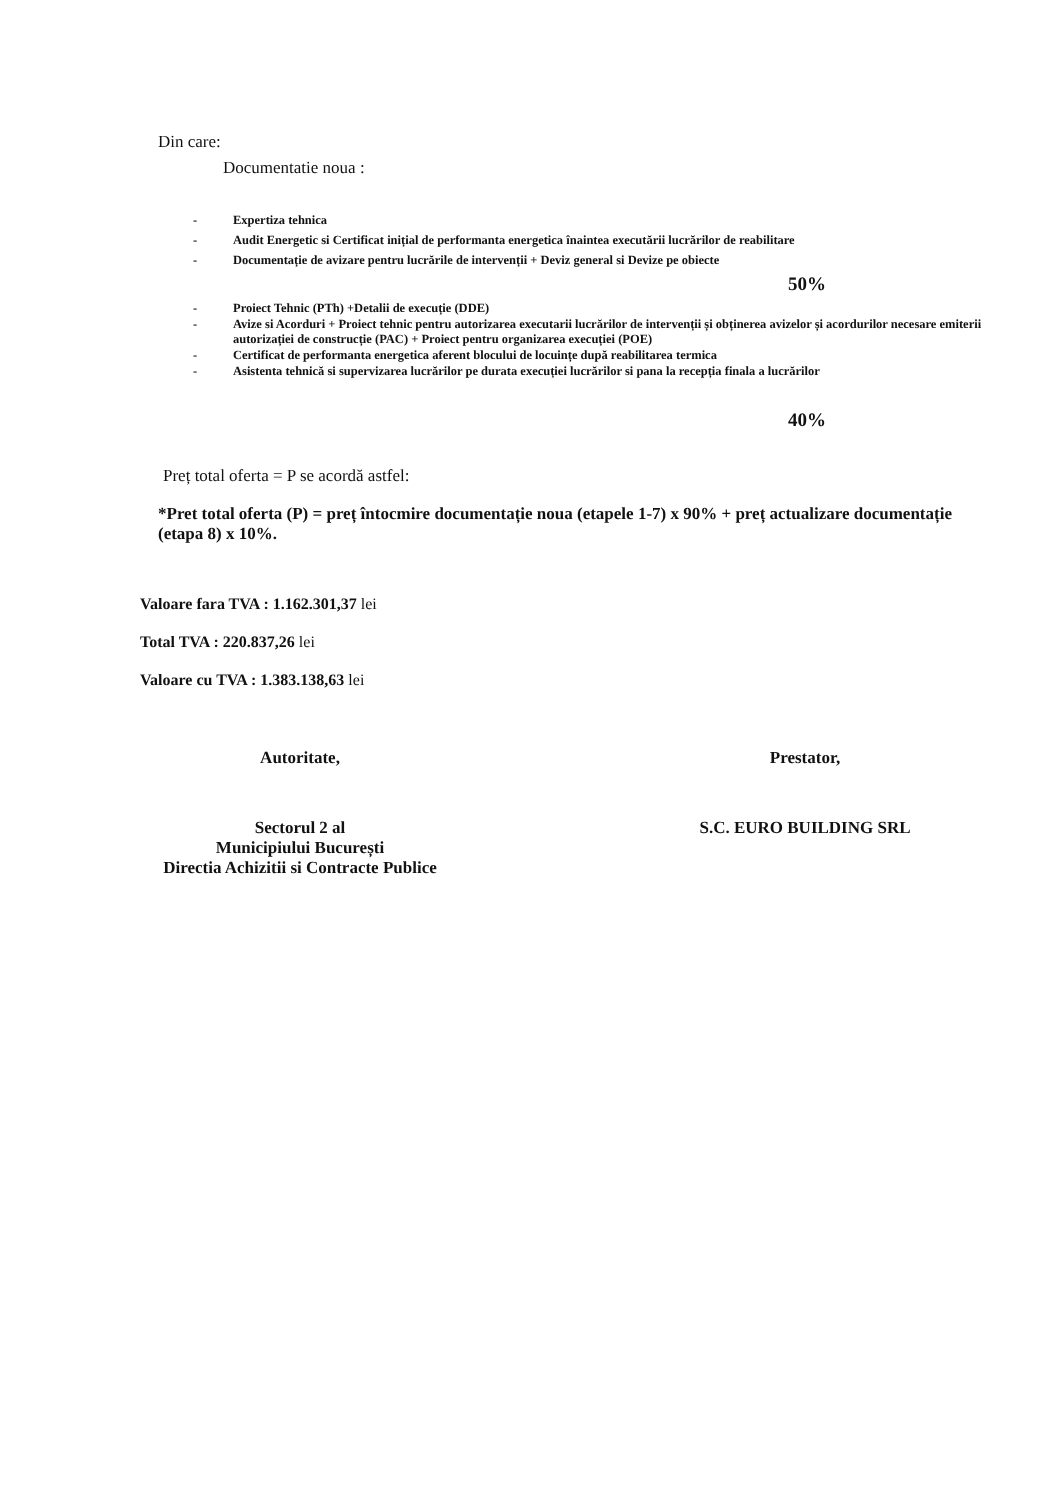Din care:
Documentatie noua :
- Expertiza tehnica
- Audit Energetic si Certificat inițial de performanta energetica înaintea executării lucrărilor de reabilitare
- Documentație de avizare pentru lucrările de intervenții + Deviz general si Devize pe obiecte
50%
- Proiect Tehnic (PTh) +Detalii de execuție (DDE)
- Avize si Acorduri + Proiect tehnic pentru autorizarea executarii lucrărilor de intervenții și obținerea avizelor și acordurilor necesare emiterii autorizației de construcție (PAC) + Proiect pentru organizarea execuției (POE)
- Certificat de performanta energetica aferent blocului de locuințe după reabilitarea termica
- Asistenta tehnică si supervizarea lucrărilor pe durata execuției lucrărilor si pana la recepția finala a lucrărilor
40%
Preț total oferta = P se acordă astfel:
*Pret total oferta (P) = preț întocmire documentație noua (etapele 1-7) x 90% + preț actualizare documentație (etapa 8) x 10%.
Valoare fara TVA : 1.162.301,37 lei
Total TVA : 220.837,26 lei
Valoare cu TVA : 1.383.138,63 lei
Autoritate,
Sectorul 2 al
Municipiului București
Directia Achizitii si Contracte Publice
Prestator,
S.C. EURO BUILDING SRL